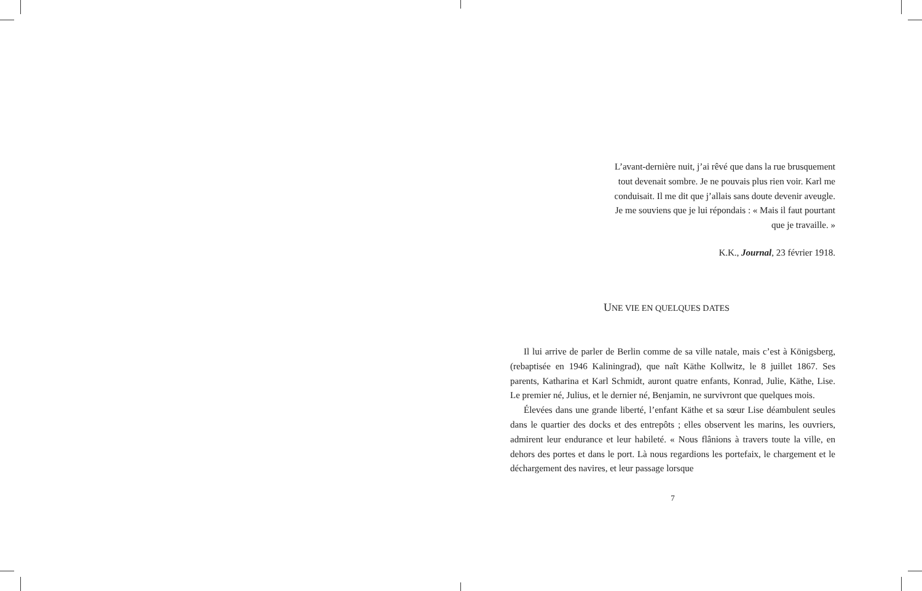L’avant-dernière nuit, j’ai rêvé que dans la rue brusquement
tout devenait sombre. Je ne pouvais plus rien voir. Karl me
conduisait. Il me dit que j’allais sans doute devenir aveugle.
Je me souviens que je lui répondais : « Mais il faut pourtant
que je travaille. »
K.K., Journal, 23 février 1918.
UNE VIE EN QUELQUES DATES
Il lui arrive de parler de Berlin comme de sa ville natale, mais c’est à Königsberg, (rebaptisée en 1946 Kaliningrad), que naît Käthe Kollwitz, le 8 juillet 1867. Ses parents, Katharina et Karl Schmidt, auront quatre enfants, Konrad, Julie, Käthe, Lise. Le premier né, Julius, et le dernier né, Benjamin, ne survivront que quelques mois.
Élevées dans une grande liberté, l’enfant Käthe et sa sœur Lise déambulent seules dans le quartier des docks et des entrepôts ; elles observent les marins, les ouvriers, admirent leur endurance et leur habileté. « Nous flânions à travers toute la ville, en dehors des portes et dans le port. Là nous regardions les portefaix, le chargement et le déchargement des navires, et leur passage lorsque
7